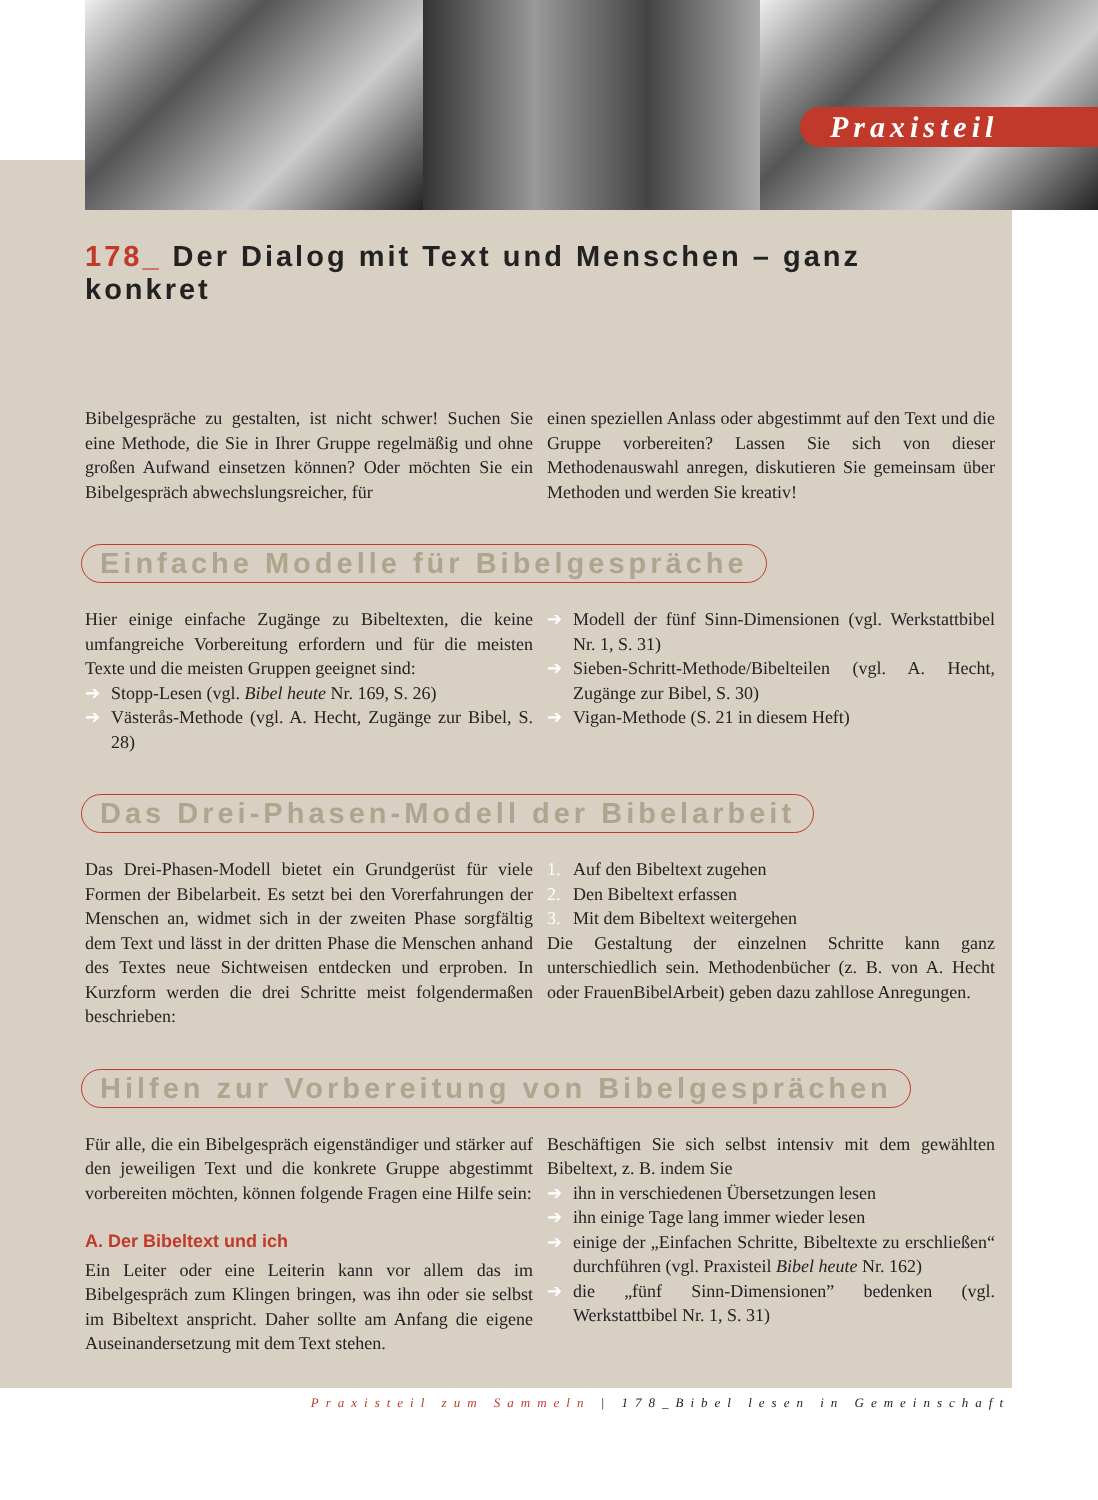Praxisteil
178_ Der Dialog mit Text und Menschen – ganz konkret
Bibelgespräche zu gestalten, ist nicht schwer! Suchen Sie eine Methode, die Sie in Ihrer Gruppe regelmäßig und ohne großen Aufwand einsetzen können? Oder möchten Sie ein Bibelgespräch abwechslungsreicher, für
einen speziellen Anlass oder abgestimmt auf den Text und die Gruppe vorbereiten? Lassen Sie sich von dieser Methodenauswahl anregen, diskutieren Sie gemeinsam über Methoden und werden Sie kreativ!
Einfache Modelle für Bibelgespräche
Hier einige einfache Zugänge zu Bibeltexten, die keine umfangreiche Vorbereitung erfordern und für die meisten Texte und die meisten Gruppen geeignet sind:
➔ Stopp-Lesen (vgl. Bibel heute Nr. 169, S. 26)
➔ Västerås-Methode (vgl. A. Hecht, Zugänge zur Bibel, S. 28)
➔ Modell der fünf Sinn-Dimensionen (vgl. Werkstattbibel Nr. 1, S. 31)
➔ Sieben-Schritt-Methode/Bibelteilen (vgl. A. Hecht, Zugänge zur Bibel, S. 30)
➔ Vigan-Methode (S. 21 in diesem Heft)
Das Drei-Phasen-Modell der Bibelarbeit
Das Drei-Phasen-Modell bietet ein Grundgerüst für viele Formen der Bibelarbeit. Es setzt bei den Vorerfahrungen der Menschen an, widmet sich in der zweiten Phase sorgfältig dem Text und lässt in der dritten Phase die Menschen anhand des Textes neue Sichtweisen entdecken und erproben. In Kurzform werden die drei Schritte meist folgendermaßen beschrieben:
1. Auf den Bibeltext zugehen
2. Den Bibeltext erfassen
3. Mit dem Bibeltext weitergehen
Die Gestaltung der einzelnen Schritte kann ganz unterschiedlich sein. Methodenbücher (z. B. von A. Hecht oder FrauenBibelArbeit) geben dazu zahllose Anregungen.
Hilfen zur Vorbereitung von Bibelgesprächen
Für alle, die ein Bibelgespräch eigenständiger und stärker auf den jeweiligen Text und die konkrete Gruppe abgestimmt vorbereiten möchten, können folgende Fragen eine Hilfe sein:
A. Der Bibeltext und ich
Ein Leiter oder eine Leiterin kann vor allem das im Bibelgespräch zum Klingen bringen, was ihn oder sie selbst im Bibeltext anspricht. Daher sollte am Anfang die eigene Auseinandersetzung mit dem Text stehen.
Beschäftigen Sie sich selbst intensiv mit dem gewählten Bibeltext, z. B. indem Sie
➔ ihn in verschiedenen Übersetzungen lesen
➔ ihn einige Tage lang immer wieder lesen
➔ einige der „Einfachen Schritte, Bibeltexte zu erschließen“ durchführen (vgl. Praxisteil Bibel heute Nr. 162)
➔ die „fünf Sinn-Dimensionen” bedenken (vgl. Werkstattbibel Nr. 1, S. 31)
Praxisteil zum Sammeln | 178_Bibel lesen in Gemeinschaft